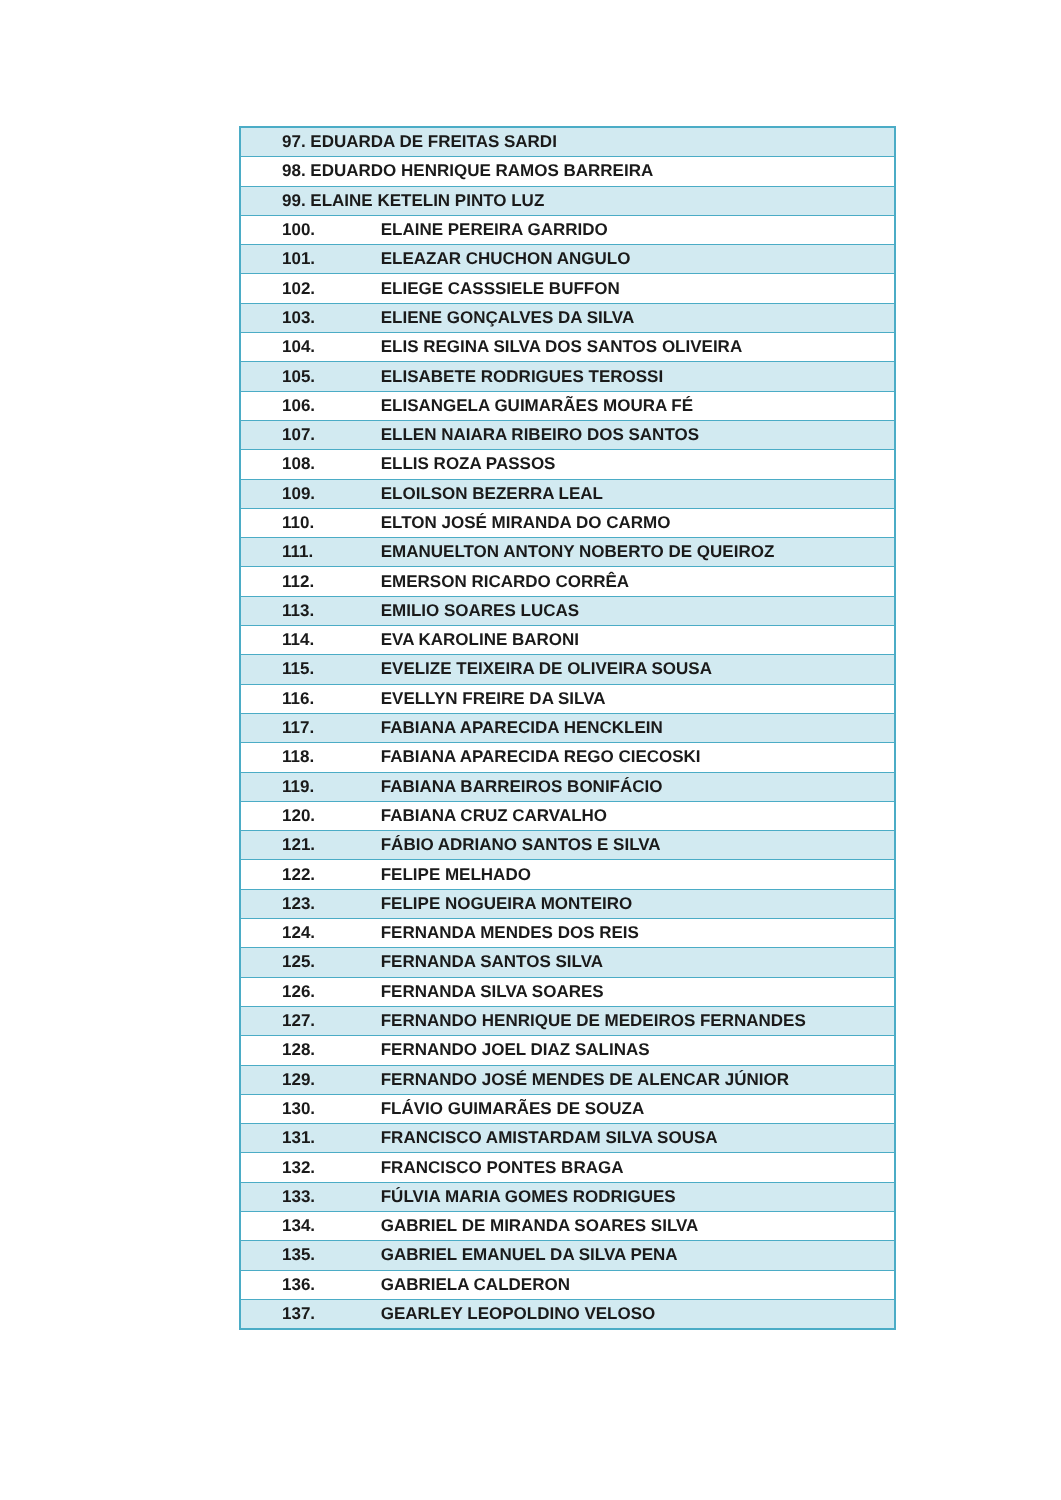| 97. EDUARDA DE FREITAS SARDI |
| 98. EDUARDO HENRIQUE RAMOS BARREIRA |
| 99. ELAINE KETELIN PINTO LUZ |
| 100. ELAINE PEREIRA GARRIDO |
| 101. ELEAZAR CHUCHON ANGULO |
| 102. ELIEGE CASSSIELE BUFFON |
| 103. ELIENE GONÇALVES DA SILVA |
| 104. ELIS REGINA SILVA DOS SANTOS OLIVEIRA |
| 105. ELISABETE RODRIGUES TEROSSI |
| 106. ELISANGELA GUIMARÃES MOURA FÉ |
| 107. ELLEN NAIARA RIBEIRO DOS SANTOS |
| 108. ELLIS ROZA PASSOS |
| 109. ELOILSON BEZERRA LEAL |
| 110. ELTON JOSÉ MIRANDA DO CARMO |
| 111. EMANUELTON ANTONY NOBERTO DE QUEIROZ |
| 112. EMERSON RICARDO CORRÊA |
| 113. EMILIO SOARES LUCAS |
| 114. EVA KAROLINE BARONI |
| 115. EVELIZE TEIXEIRA DE OLIVEIRA SOUSA |
| 116. EVELLYN FREIRE DA SILVA |
| 117. FABIANA APARECIDA HENCKLEIN |
| 118. FABIANA APARECIDA REGO CIECOSKI |
| 119. FABIANA BARREIROS BONIFÁCIO |
| 120. FABIANA CRUZ CARVALHO |
| 121. FÁBIO ADRIANO SANTOS E SILVA |
| 122. FELIPE MELHADO |
| 123. FELIPE NOGUEIRA MONTEIRO |
| 124. FERNANDA MENDES DOS REIS |
| 125. FERNANDA SANTOS SILVA |
| 126. FERNANDA SILVA SOARES |
| 127. FERNANDO HENRIQUE DE MEDEIROS FERNANDES |
| 128. FERNANDO JOEL DIAZ SALINAS |
| 129. FERNANDO JOSÉ MENDES DE ALENCAR JÚNIOR |
| 130. FLÁVIO GUIMARÃES DE SOUZA |
| 131. FRANCISCO AMISTARDAM SILVA SOUSA |
| 132. FRANCISCO PONTES BRAGA |
| 133. FÚLVIA MARIA GOMES RODRIGUES |
| 134. GABRIEL DE MIRANDA SOARES SILVA |
| 135. GABRIEL EMANUEL DA SILVA PENA |
| 136. GABRIELA CALDERON |
| 137. GEARLEY LEOPOLDINO VELOSO |